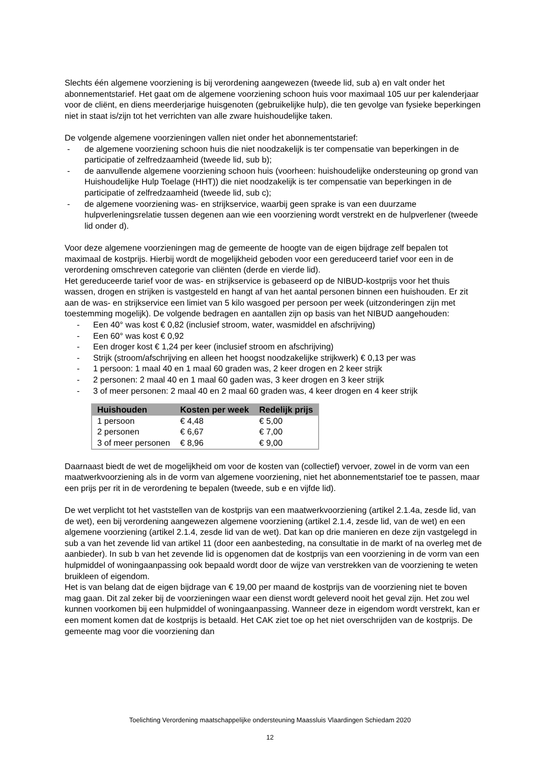Slechts één algemene voorziening is bij verordening aangewezen (tweede lid, sub a) en valt onder het abonnementstarief. Het gaat om de algemene voorziening schoon huis voor maximaal 105 uur per kalenderjaar voor de cliënt, en diens meerderjarige huisgenoten (gebruikelijke hulp), die ten gevolge van fysieke beperkingen niet in staat is/zijn tot het verrichten van alle zware huishoudelijke taken.
De volgende algemene voorzieningen vallen niet onder het abonnementstarief:
- de algemene voorziening schoon huis die niet noodzakelijk is ter compensatie van beperkingen in de participatie of zelfredzaamheid (tweede lid, sub b);
- de aanvullende algemene voorziening schoon huis (voorheen: huishoudelijke ondersteuning op grond van Huishoudelijke Hulp Toelage (HHT)) die niet noodzakelijk is ter compensatie van beperkingen in de participatie of zelfredzaamheid (tweede lid, sub c);
- de algemene voorziening was- en strijkservice, waarbij geen sprake is van een duurzame hulpverleningsrelatie tussen degenen aan wie een voorziening wordt verstrekt en de hulpverlener (tweede lid onder d).
Voor deze algemene voorzieningen mag de gemeente de hoogte van de eigen bijdrage zelf bepalen tot maximaal de kostprijs. Hierbij wordt de mogelijkheid geboden voor een gereduceerd tarief voor een in de verordening omschreven categorie van cliënten (derde en vierde lid).
Het gereduceerde tarief voor de was- en strijkservice is gebaseerd op de NIBUD-kostprijs voor het thuis wassen, drogen en strijken is vastgesteld en hangt af van het aantal personen binnen een huishouden. Er zit aan de was- en strijkservice een limiet van 5 kilo wasgoed per persoon per week (uitzonderingen zijn met toestemming mogelijk). De volgende bedragen en aantallen zijn op basis van het NIBUD aangehouden:
- Een 40° was kost € 0,82 (inclusief stroom, water, wasmiddel en afschrijving)
- Een 60° was kost € 0,92
- Een droger kost € 1,24 per keer (inclusief stroom en afschrijving)
- Strijk (stroom/afschrijving en alleen het hoogst noodzakelijke strijkwerk) € 0,13 per was
- 1 persoon: 1 maal 40 en 1 maal 60 graden was, 2 keer drogen en 2 keer strijk
- 2 personen: 2 maal 40 en 1 maal 60 gaden was, 3 keer drogen en 3 keer strijk
- 3 of meer personen: 2 maal 40 en 2 maal 60 graden was, 4 keer drogen en 4 keer strijk
| Huishouden | Kosten per week | Redelijk prijs |
| --- | --- | --- |
| 1 persoon | € 4,48 | € 5,00 |
| 2 personen | € 6,67 | € 7,00 |
| 3 of meer personen | € 8,96 | € 9,00 |
Daarnaast biedt de wet de mogelijkheid om voor de kosten van (collectief) vervoer, zowel in de vorm van een maatwerkvoorziening als in de vorm van algemene voorziening, niet het abonnementstarief toe te passen, maar een prijs per rit in de verordening te bepalen (tweede, sub e en vijfde lid).
De wet verplicht tot het vaststellen van de kostprijs van een maatwerkvoorziening (artikel 2.1.4a, zesde lid, van de wet), een bij verordening aangewezen algemene voorziening (artikel 2.1.4, zesde lid, van de wet) en een algemene voorziening (artikel 2.1.4, zesde lid van de wet). Dat kan op drie manieren en deze zijn vastgelegd in sub a van het zevende lid van artikel 11 (door een aanbesteding, na consultatie in de markt of na overleg met de aanbieder). In sub b van het zevende lid is opgenomen dat de kostprijs van een voorziening in de vorm van een hulpmiddel of woningaanpassing ook bepaald wordt door de wijze van verstrekken van de voorziening te weten bruikleen of eigendom.
Het is van belang dat de eigen bijdrage van € 19,00 per maand de kostprijs van de voorziening niet te boven mag gaan. Dit zal zeker bij de voorzieningen waar een dienst wordt geleverd nooit het geval zijn. Het zou wel kunnen voorkomen bij een hulpmiddel of woningaanpassing. Wanneer deze in eigendom wordt verstrekt, kan er een moment komen dat de kostprijs is betaald. Het CAK ziet toe op het niet overschrijden van de kostprijs. De gemeente mag voor die voorziening dan
Toelichting Verordening maatschappelijke ondersteuning Maassluis Vlaardingen Schiedam 2020
12